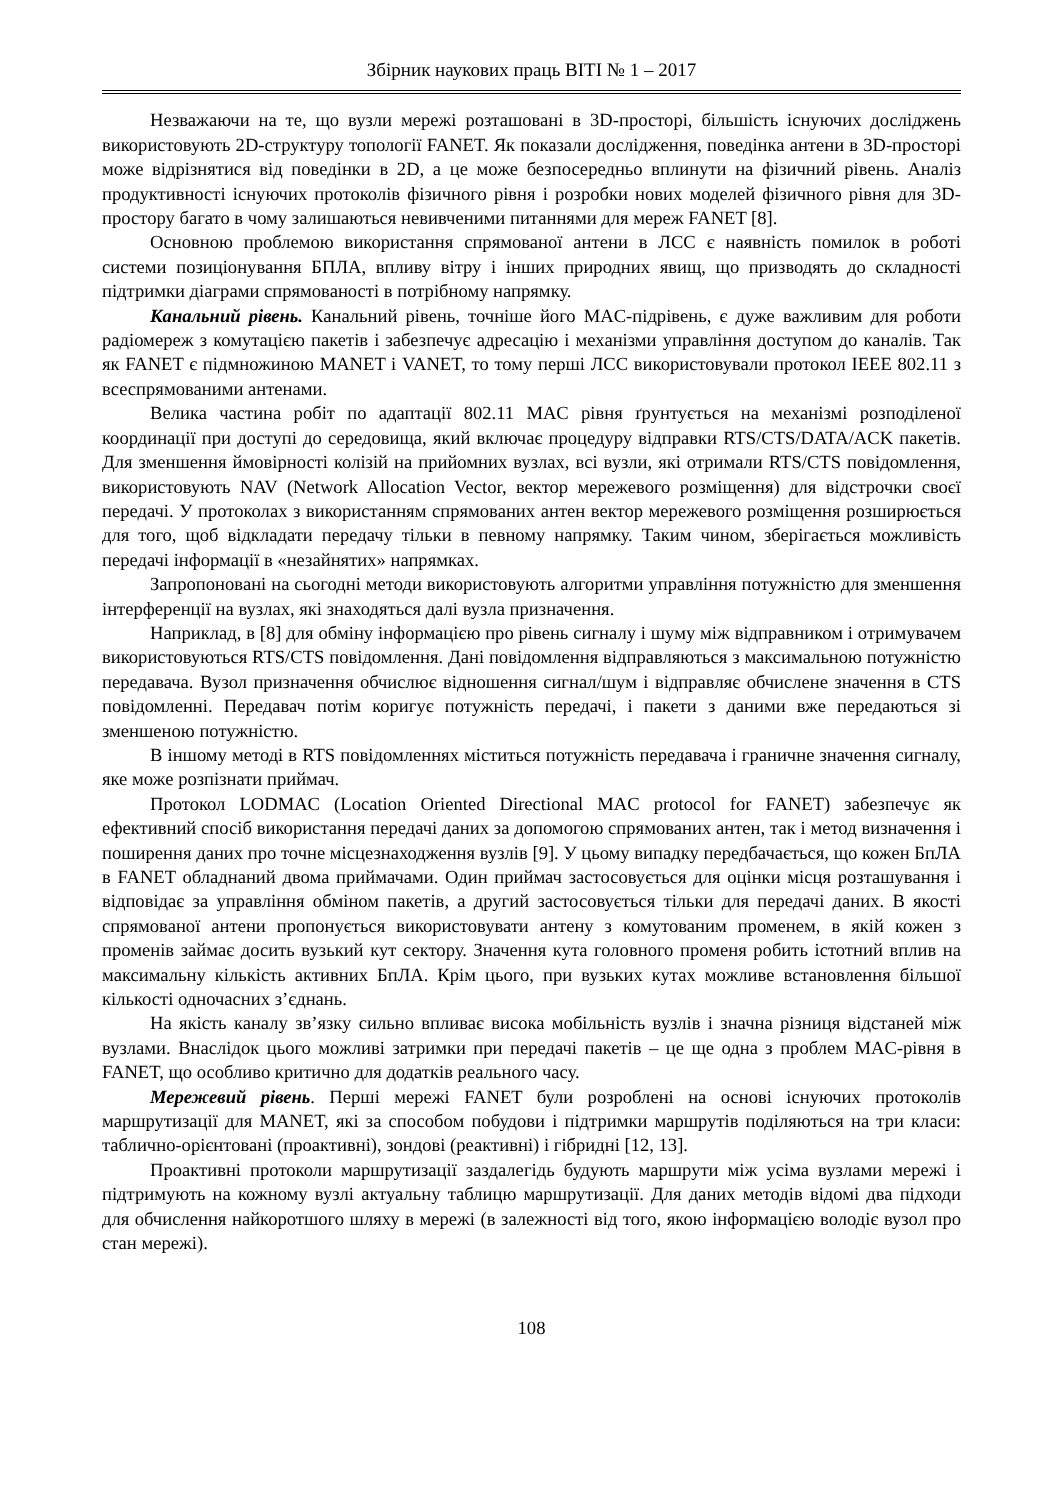Збірник наукових праць ВІТІ № 1 – 2017
Незважаючи на те, що вузли мережі розташовані в 3D-просторі, більшість існуючих досліджень використовують 2D-структуру топології FANET. Як показали дослідження, поведінка антени в 3D-просторі може відрізнятися від поведінки в 2D, а це може безпосередньо вплинути на фізичний рівень. Аналіз продуктивності існуючих протоколів фізичного рівня і розробки нових моделей фізичного рівня для 3D-простору багато в чому залишаються невивченими питаннями для мереж FANET [8].
Основною проблемою використання спрямованої антени в ЛСС є наявність помилок в роботі системи позиціонування БПЛА, впливу вітру і інших природних явищ, що призводять до складності підтримки діаграми спрямованості в потрібному напрямку.
Канальний рівень. Канальний рівень, точніше його MAC-підрівень, є дуже важливим для роботи радіомереж з комутацією пакетів і забезпечує адресацію і механізми управління доступом до каналів. Так як FANET є підмножиною MANET і VANET, то тому перші ЛСС використовували протокол IEEE 802.11 з всеспрямованими антенами.
Велика частина робіт по адаптації 802.11 MAC рівня ґрунтується на механізмі розподіленої координації при доступі до середовища, який включає процедуру відправки RTS/CTS/DATA/ACK пакетів. Для зменшення ймовірності колізій на прийомних вузлах, всі вузли, які отримали RTS/CTS повідомлення, використовують NAV (Network Allocation Vector, вектор мережевого розміщення) для відстрочки своєї передачі. У протоколах з використанням спрямованих антен вектор мережевого розміщення розширюється для того, щоб відкладати передачу тільки в певному напрямку. Таким чином, зберігається можливість передачі інформації в «незайнятих» напрямках.
Запропоновані на сьогодні методи використовують алгоритми управління потужністю для зменшення інтерференції на вузлах, які знаходяться далі вузла призначення.
Наприклад, в [8] для обміну інформацією про рівень сигналу і шуму між відправником і отримувачем використовуються RTS/CTS повідомлення. Дані повідомлення відправляються з максимальною потужністю передавача. Вузол призначення обчислює відношення сигнал/шум і відправляє обчислене значення в CTS повідомленні. Передавач потім коригує потужність передачі, і пакети з даними вже передаються зі зменшеною потужністю.
В іншому методі в RTS повідомленнях міститься потужність передавача і граничне значення сигналу, яке може розпізнати приймач.
Протокол LODMAC (Location Oriented Directional MAC protocol for FANET) забезпечує як ефективний спосіб використання передачі даних за допомогою спрямованих антен, так і метод визначення і поширення даних про точне місцезнаходження вузлів [9]. У цьому випадку передбачається, що кожен БпЛА в FANET обладнаний двома приймачами. Один приймач застосовується для оцінки місця розташування і відповідає за управління обміном пакетів, а другий застосовується тільки для передачі даних. В якості спрямованої антени пропонується використовувати антену з комутованим променем, в якій кожен з променів займає досить вузький кут сектору. Значення кута головного променя робить істотний вплив на максимальну кількість активних БпЛА. Крім цього, при вузьких кутах можливе встановлення більшої кількості одночасних з’єднань.
На якість каналу зв’язку сильно впливає висока мобільність вузлів і значна різниця відстаней між вузлами. Внаслідок цього можливі затримки при передачі пакетів – це ще одна з проблем MAC-рівня в FANET, що особливо критично для додатків реального часу.
Мережевий рівень. Перші мережі FANET були розроблені на основі існуючих протоколів маршрутизації для MANET, які за способом побудови і підтримки маршрутів поділяються на три класи: таблично-орієнтовані (проактивні), зондові (реактивні) і гібридні [12, 13].
Проактивні протоколи маршрутизації заздалегідь будують маршрути між усіма вузлами мережі і підтримують на кожному вузлі актуальну таблицю маршрутизації. Для даних методів відомі два підходи для обчислення найкоротшого шляху в мережі (в залежності від того, якою інформацією володіє вузол про стан мережі).
108